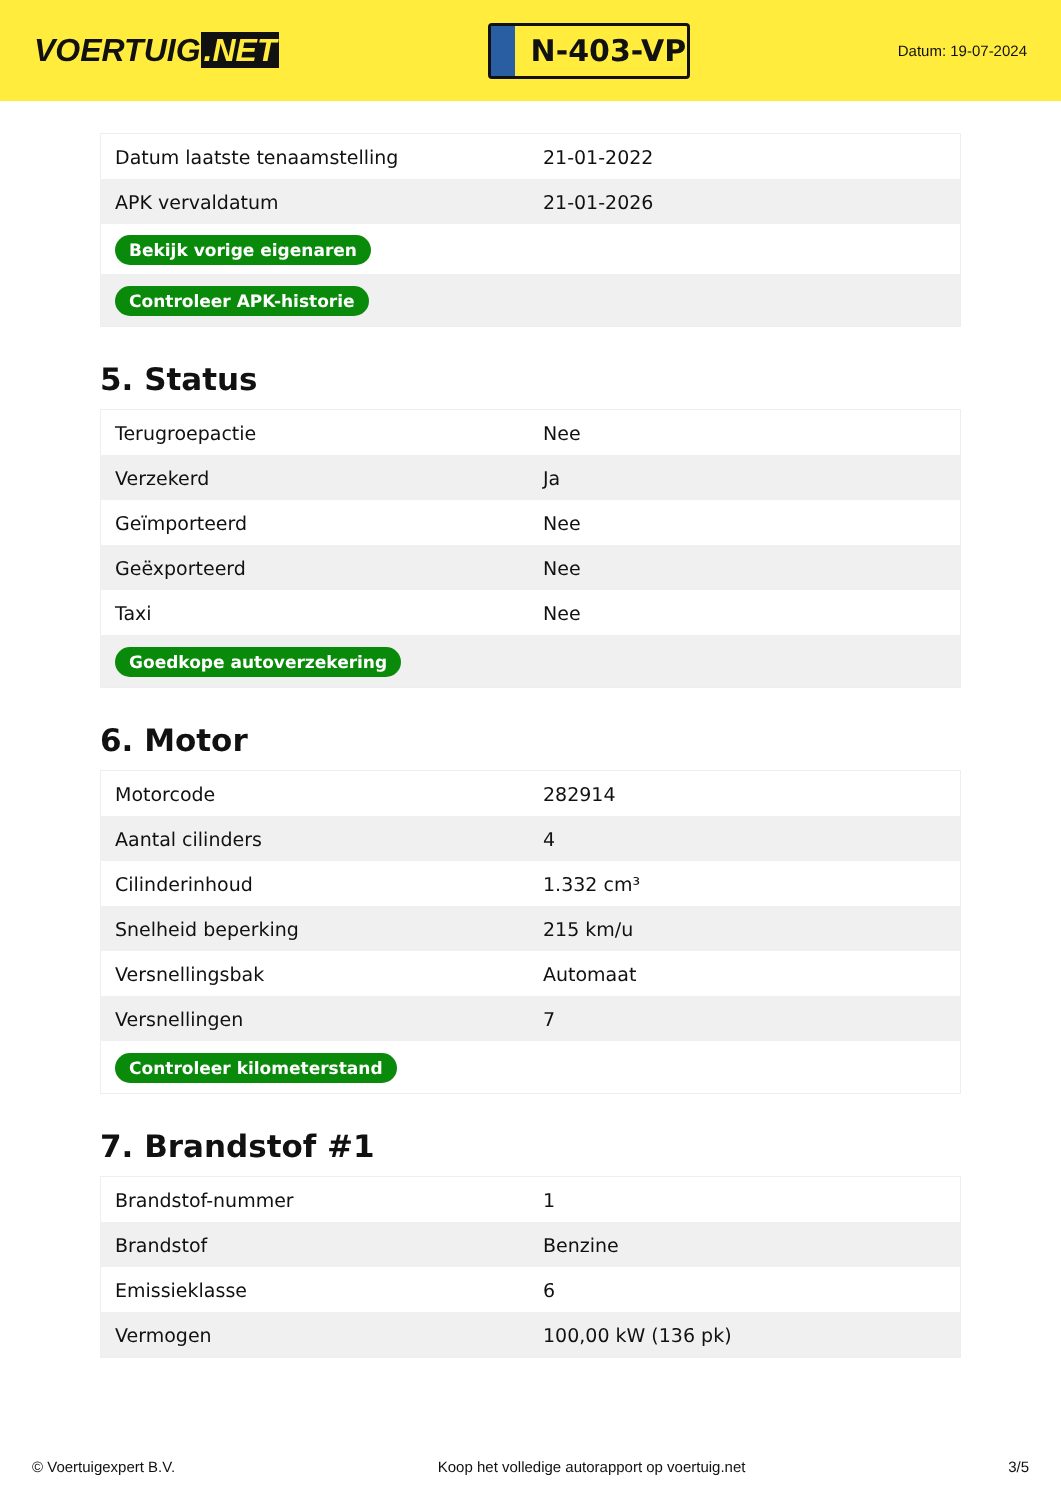VOERTUIG.NET
N-403-VP
Datum: 19-07-2024
| Datum laatste tenaamstelling | 21-01-2022 |
| APK vervaldatum | 21-01-2026 |
| Bekijk vorige eigenaren | |
| Controleer APK-historie | |
5. Status
| Terugroepactie | Nee |
| Verzekerd | Ja |
| Geïmporteerd | Nee |
| Geëxporteerd | Nee |
| Taxi | Nee |
| Goedkope autoverzekering | |
6. Motor
| Motorcode | 282914 |
| Aantal cilinders | 4 |
| Cilinderinhoud | 1.332 cm³ |
| Snelheid beperking | 215 km/u |
| Versnellingsbak | Automaat |
| Versnellingen | 7 |
| Controleer kilometerstand | |
7. Brandstof #1
| Brandstof-nummer | 1 |
| Brandstof | Benzine |
| Emissieklasse | 6 |
| Vermogen | 100,00 kW (136 pk) |
© Voertuigexpert B.V. Koop het volledige autorapport op voertuig.net 3/5